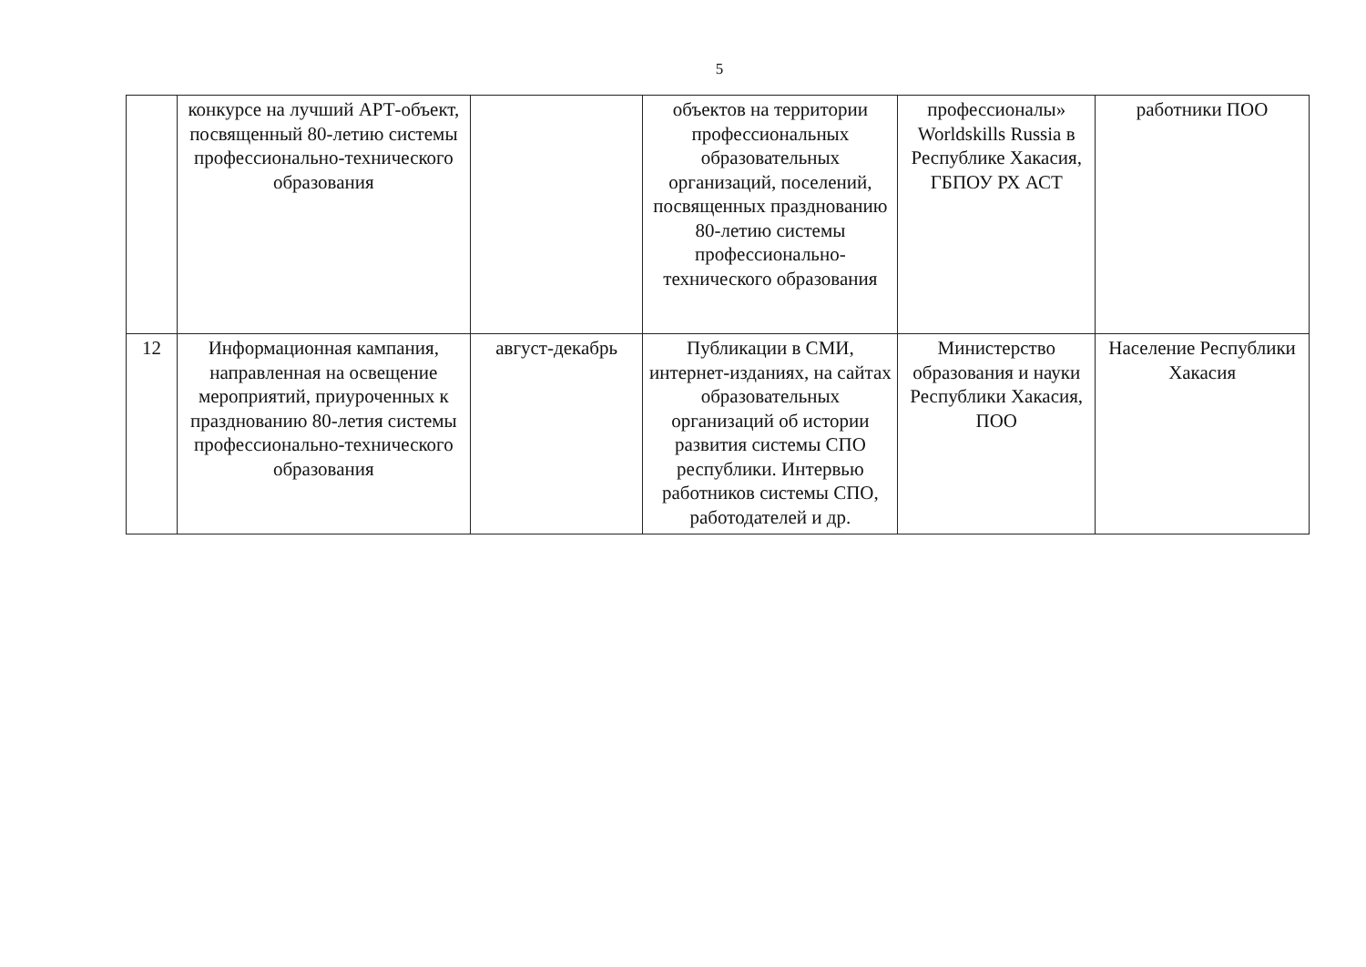5
| | конкурсе на лучший АРТ-объект, посвященный 80-летию системы профессионально-технического образования | | объектов на территории профессиональных образовательных организаций, поселений, посвященных празднованию 80-летию системы профессионально-технического образования | профессионалы» Worldskills Russia в Республике Хакасия, ГБПОУ РХ АСТ | работники ПОО |
| 12 | Информационная кампания, направленная на освещение мероприятий, приуроченных к празднованию 80-летия системы профессионально-технического образования | август-декабрь | Публикации в СМИ, интернет-изданиях, на сайтах образовательных организаций об истории развития системы СПО республики. Интервью работников системы СПО, работодателей и др. | Министерство образования и науки Республики Хакасия, ПОО | Население Республики Хакасия |